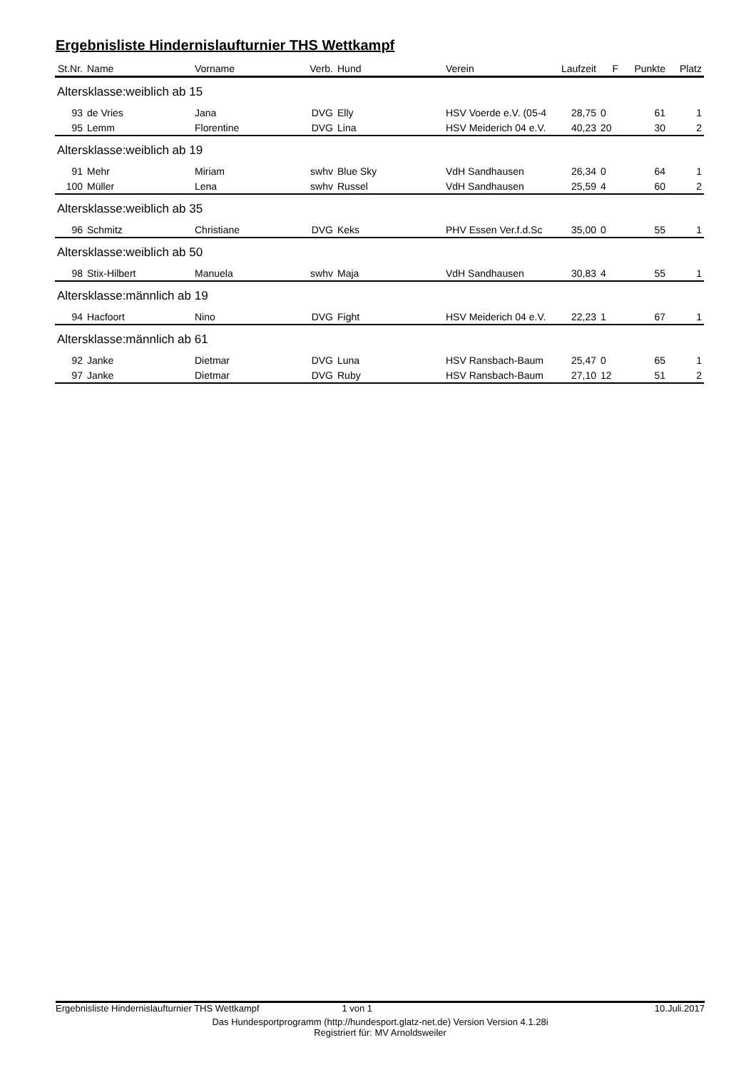Ergebnisliste Hindernislaufturnier THS Wettkampf
| St.Nr. | Name | Vorname | Verb. | Hund | Verein | Laufzeit | F | Punkte | Platz |
| --- | --- | --- | --- | --- | --- | --- | --- | --- | --- |
| Altersklasse:weiblich ab 15 | | | | | | | | | |
| 93 | de Vries | Jana | DVG | Elly | HSV Voerde e.V. (05-4 | 28,75 | 0 | 61 | 1 |
| 95 | Lemm | Florentine | DVG | Lina | HSV Meiderich 04 e.V. | 40,23 | 20 | 30 | 2 |
| Altersklasse:weiblich ab 19 | | | | | | | | | |
| 91 | Mehr | Miriam | swhv | Blue Sky | VdH Sandhausen | 26,34 | 0 | 64 | 1 |
| 100 | Müller | Lena | swhv | Russel | VdH Sandhausen | 25,59 | 4 | 60 | 2 |
| Altersklasse:weiblich ab 35 | | | | | | | | | |
| 96 | Schmitz | Christiane | DVG | Keks | PHV Essen Ver.f.d.Sc | 35,00 | 0 | 55 | 1 |
| Altersklasse:weiblich ab 50 | | | | | | | | | |
| 98 | Stix-Hilbert | Manuela | swhv | Maja | VdH Sandhausen | 30,83 | 4 | 55 | 1 |
| Altersklasse:männlich ab 19 | | | | | | | | | |
| 94 | Hacfoort | Nino | DVG | Fight | HSV Meiderich 04 e.V. | 22,23 | 1 | 67 | 1 |
| Altersklasse:männlich ab 61 | | | | | | | | | |
| 92 | Janke | Dietmar | DVG | Luna | HSV Ransbach-Baum | 25,47 | 0 | 65 | 1 |
| 97 | Janke | Dietmar | DVG | Ruby | HSV Ransbach-Baum | 27,10 | 12 | 51 | 2 |
Ergebnisliste Hindernislaufturnier THS Wettkampf 1 von 1 10.Juli.2017
Das Hundesportprogramm (http://hundesport.glatz-net.de) Version Version 4.1.28i
Registriert für: MV Arnoldsweiler